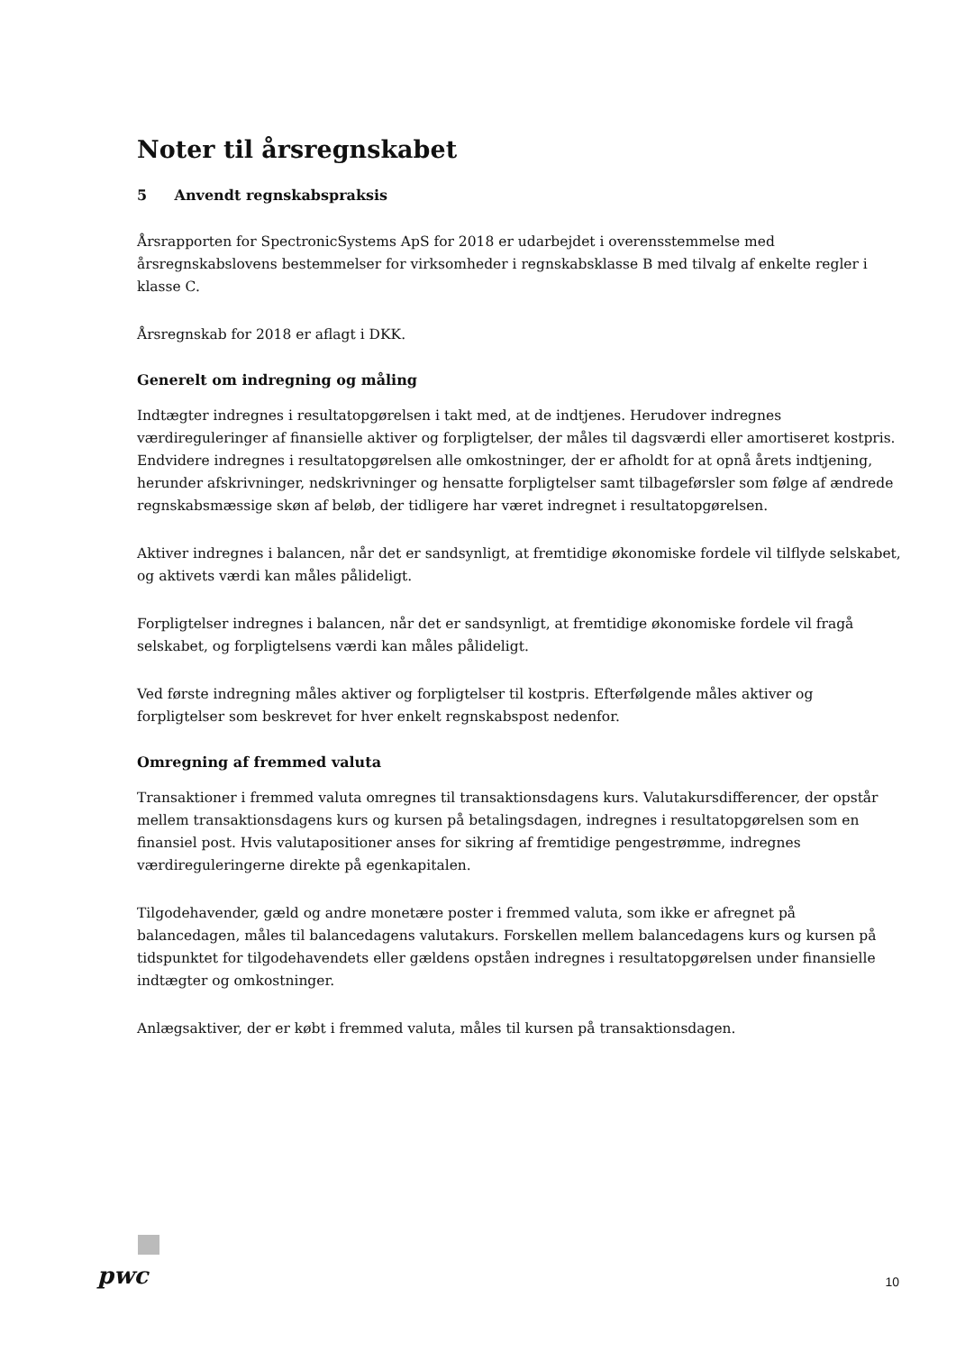Noter til årsregnskabet
5 Anvendt regnskabspraksis
Årsrapporten for SpectronicSystems ApS for 2018 er udarbejdet i overensstemmelse med årsregnskabslovens bestemmelser for virksomheder i regnskabsklasse B med tilvalg af enkelte regler i klasse C.
Årsregnskab for 2018 er aflagt i DKK.
Generelt om indregning og måling
Indtægter indregnes i resultatopgørelsen i takt med, at de indtjenes. Herudover indregnes værdireguleringer af finansielle aktiver og forpligtelser, der måles til dagsværdi eller amortiseret kostpris. Endvidere indregnes i resultatopgørelsen alle omkostninger, der er afholdt for at opnå årets indtjening, herunder afskrivninger, nedskrivninger og hensatte forpligtelser samt tilbageførsler som følge af ændrede regnskabsmæssige skøn af beløb, der tidligere har været indregnet i resultatopgørelsen.
Aktiver indregnes i balancen, når det er sandsynligt, at fremtidige økonomiske fordele vil tilflyde selskabet, og aktivets værdi kan måles pålideligt.
Forpligtelser indregnes i balancen, når det er sandsynligt, at fremtidige økonomiske fordele vil fragå selskabet, og forpligtelsens værdi kan måles pålideligt.
Ved første indregning måles aktiver og forpligtelser til kostpris. Efterfølgende måles aktiver og forpligtelser som beskrevet for hver enkelt regnskabspost nedenfor.
Omregning af fremmed valuta
Transaktioner i fremmed valuta omregnes til transaktionsdagens kurs. Valutakursdifferencer, der opstår mellem transaktionsdagens kurs og kursen på betalingsdagen, indregnes i resultatopgørelsen som en finansiel post. Hvis valutapositioner anses for sikring af fremtidige pengestrømme, indregnes værdireguleringerne direkte på egenkapitalen.
Tilgodehavender, gæld og andre monetære poster i fremmed valuta, som ikke er afregnet på balancedagen, måles til balancedagens valutakurs. Forskellen mellem balancedagens kurs og kursen på tidspunktet for tilgodehavendets eller gældens opståen indregnes i resultatopgørelsen under finansielle indtægter og omkostninger.
Anlægsaktiver, der er købt i fremmed valuta, måles til kursen på transaktionsdagen.
pwc
10